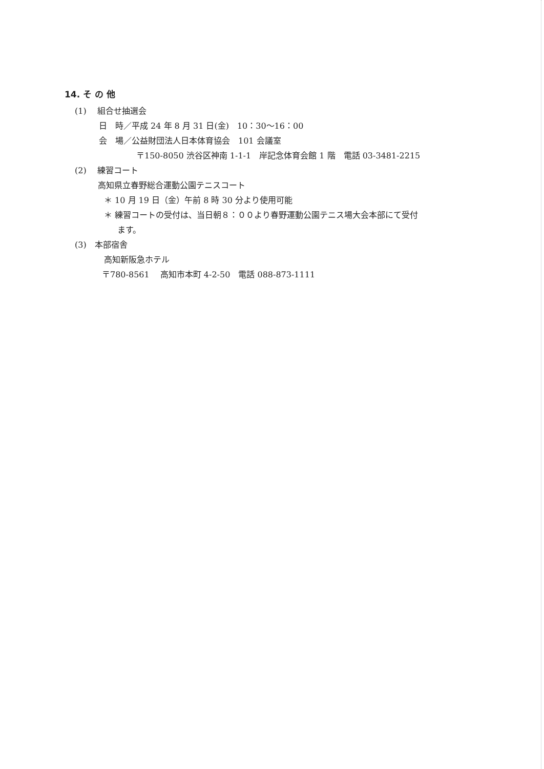14. そ の 他
(1)　 組合せ抽選会
日　時／平成 24 年 8 月 31 日(金)　10：30～16：00
会　場／公益財団法人日本体育協会　101 会議室
〒150-8050 渋谷区神南 1-1-1　岸記念体育会館 1 階　電話 03-3481-2215
(2)　 練習コート
高知県立春野総合運動公園テニスコート
＊ 10 月 19 日（金）午前 8 時 30 分より使用可能
＊ 練習コートの受付は、当日朝８：００より春野運動公園テニス場大会本部にて受付
ます。
(3)　本部宿舎
高知新阪急ホテル
〒780-8561　 高知市本町 4-2-50　電話 088-873-1111